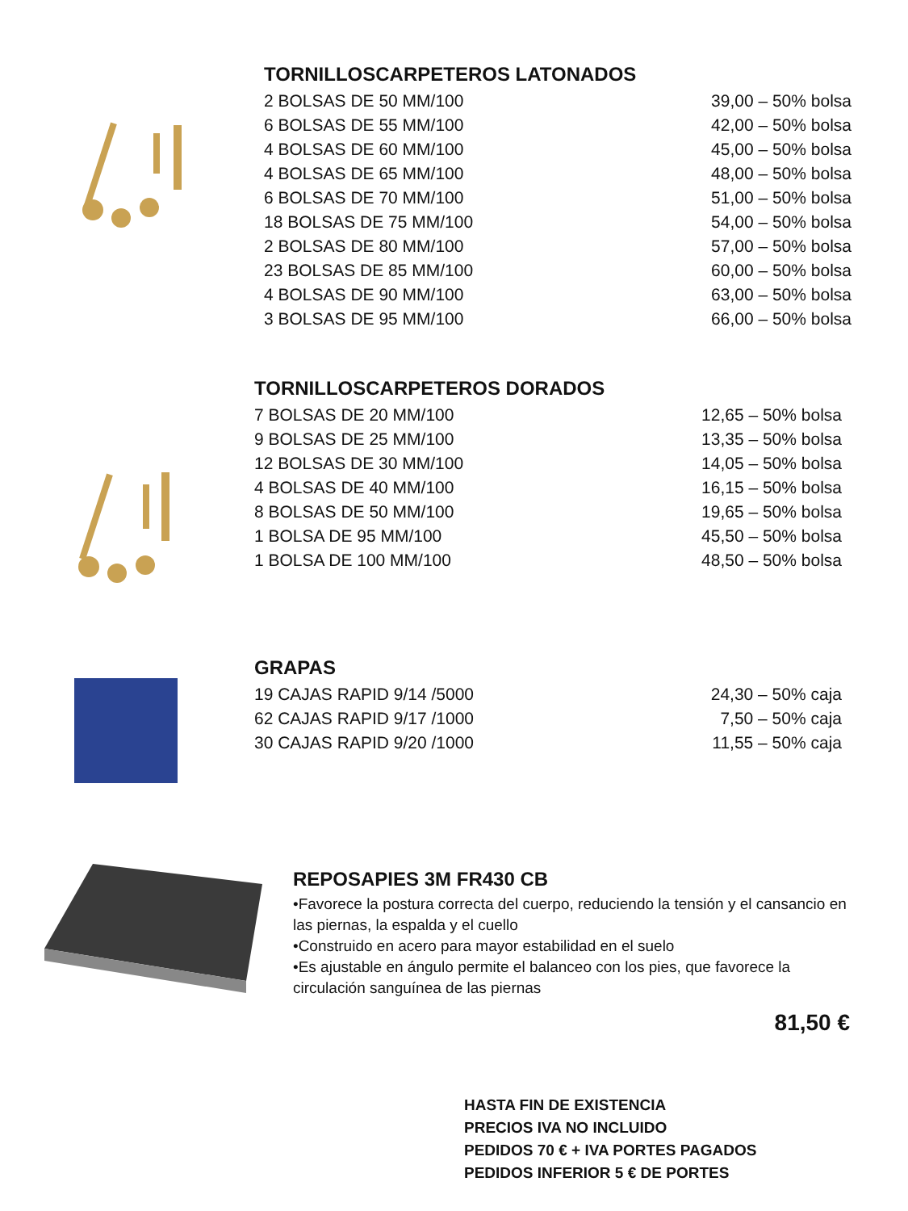TORNILLOSCARPETEROS LATONADOS
| 2 BOLSAS DE 50 MM/100 | 39,00 – 50% bolsa |
| 6 BOLSAS DE 55 MM/100 | 42,00 – 50% bolsa |
| 4 BOLSAS DE 60 MM/100 | 45,00 – 50% bolsa |
| 4 BOLSAS DE 65 MM/100 | 48,00 – 50% bolsa |
| 6 BOLSAS DE 70 MM/100 | 51,00 – 50% bolsa |
| 18 BOLSAS DE 75 MM/100 | 54,00 – 50% bolsa |
| 2 BOLSAS DE 80 MM/100 | 57,00 – 50% bolsa |
| 23 BOLSAS DE 85 MM/100 | 60,00 – 50% bolsa |
| 4 BOLSAS DE 90 MM/100 | 63,00 – 50% bolsa |
| 3 BOLSAS DE 95 MM/100 | 66,00 – 50% bolsa |
TORNILLOSCARPETEROS DORADOS
| 7 BOLSAS DE 20 MM/100 | 12,65 – 50% bolsa |
| 9 BOLSAS DE 25 MM/100 | 13,35 – 50% bolsa |
| 12 BOLSAS DE 30 MM/100 | 14,05 – 50% bolsa |
| 4 BOLSAS DE 40 MM/100 | 16,15 – 50% bolsa |
| 8 BOLSAS DE 50 MM/100 | 19,65 – 50% bolsa |
| 1 BOLSA DE 95 MM/100 | 45,50 – 50% bolsa |
| 1 BOLSA DE 100 MM/100 | 48,50 – 50% bolsa |
GRAPAS
| 19 CAJAS RAPID 9/14 /5000 | 24,30 – 50% caja |
| 62 CAJAS RAPID 9/17 /1000 | 7,50 – 50% caja |
| 30 CAJAS RAPID 9/20 /1000 | 11,55 – 50% caja |
REPOSAPIES 3M FR430 CB
•Favorece la postura correcta del cuerpo, reduciendo la tensión y el cansancio en las piernas, la espalda y el cuello
•Construido en acero para mayor estabilidad en el suelo
•Es ajustable en ángulo permite el balanceo con los pies, que favorece la circulación sanguínea de las piernas
81,50 €
HASTA FIN DE EXISTENCIA
PRECIOS IVA NO INCLUIDO
PEDIDOS 70 € + IVA PORTES PAGADOS
PEDIDOS INFERIOR 5 € DE PORTES